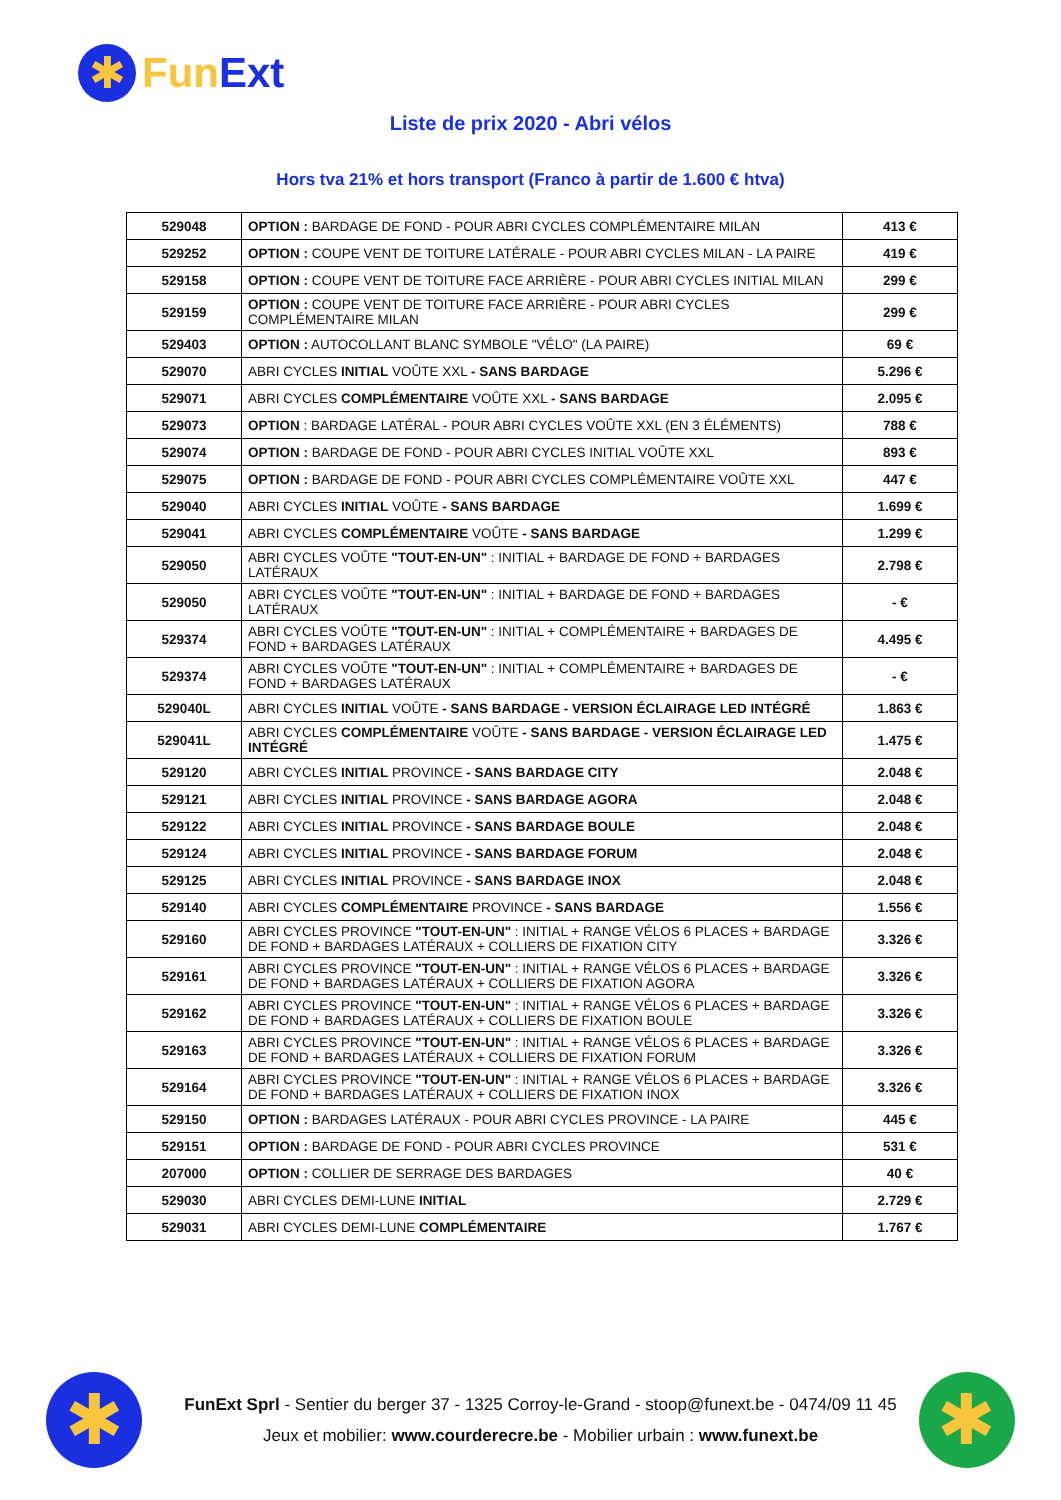✱
Fun Ext
Liste de prix 2020 - Abri vélos
Hors tva 21% et hors transport (Franco à partir de 1.600 € htva)
| 529048 | OPTION : BARDAGE DE FOND - POUR ABRI CYCLES COMPLÉMENTAIRE MILAN | 413 € |
| 529252 | OPTION : COUPE VENT DE TOITURE LATÉRALE - POUR ABRI CYCLES MILAN - LA PAIRE | 419 € |
| 529158 | OPTION : COUPE VENT DE TOITURE FACE ARRIÈRE - POUR ABRI CYCLES INITIAL MILAN | 299 € |
| 529159 | OPTION : COUPE VENT DE TOITURE FACE ARRIÈRE - POUR ABRI CYCLES COMPLÉMENTAIRE MILAN | 299 € |
| 529403 | OPTION : AUTOCOLLANT BLANC SYMBOLE "VÉLO" (LA PAIRE) | 69 € |
| 529070 | ABRI CYCLES INITIAL VOÛTE XXL - SANS BARDAGE | 5.296 € |
| 529071 | ABRI CYCLES COMPLÉMENTAIRE VOÛTE XXL - SANS BARDAGE | 2.095 € |
| 529073 | OPTION : BARDAGE LATÉRAL - POUR ABRI CYCLES VOÛTE XXL (EN 3 ÉLÉMENTS) | 788 € |
| 529074 | OPTION : BARDAGE DE FOND - POUR ABRI CYCLES INITIAL VOÛTE XXL | 893 € |
| 529075 | OPTION : BARDAGE DE FOND - POUR ABRI CYCLES COMPLÉMENTAIRE VOÛTE XXL | 447 € |
| 529040 | ABRI CYCLES INITIAL VOÛTE - SANS BARDAGE | 1.699 € |
| 529041 | ABRI CYCLES COMPLÉMENTAIRE VOÛTE - SANS BARDAGE | 1.299 € |
| 529050 | ABRI CYCLES VOÛTE "TOUT-EN-UN" : INITIAL + BARDAGE DE FOND + BARDAGES LATÉRAUX | 2.798 € |
| 529050 | ABRI CYCLES VOÛTE "TOUT-EN-UN" : INITIAL + BARDAGE DE FOND + BARDAGES LATÉRAUX | - € |
| 529374 | ABRI CYCLES VOÛTE "TOUT-EN-UN" : INITIAL + COMPLÉMENTAIRE + BARDAGES DE FOND + BARDAGES LATÉRAUX | 4.495 € |
| 529374 | ABRI CYCLES VOÛTE "TOUT-EN-UN" : INITIAL + COMPLÉMENTAIRE + BARDAGES DE FOND + BARDAGES LATÉRAUX | - € |
| 529040L | ABRI CYCLES INITIAL VOÛTE - SANS BARDAGE - VERSION ÉCLAIRAGE LED INTÉGRÉ | 1.863 € |
| 529041L | ABRI CYCLES COMPLÉMENTAIRE VOÛTE - SANS BARDAGE - VERSION ÉCLAIRAGE LED INTÉGRÉ | 1.475 € |
| 529120 | ABRI CYCLES INITIAL PROVINCE - SANS BARDAGE CITY | 2.048 € |
| 529121 | ABRI CYCLES INITIAL PROVINCE - SANS BARDAGE AGORA | 2.048 € |
| 529122 | ABRI CYCLES INITIAL PROVINCE - SANS BARDAGE BOULE | 2.048 € |
| 529124 | ABRI CYCLES INITIAL PROVINCE - SANS BARDAGE FORUM | 2.048 € |
| 529125 | ABRI CYCLES INITIAL PROVINCE - SANS BARDAGE INOX | 2.048 € |
| 529140 | ABRI CYCLES COMPLÉMENTAIRE PROVINCE - SANS BARDAGE | 1.556 € |
| 529160 | ABRI CYCLES PROVINCE "TOUT-EN-UN" : INITIAL + RANGE VÉLOS 6 PLACES + BARDAGE DE FOND + BARDAGES LATÉRAUX + COLLIERS DE FIXATION CITY | 3.326 € |
| 529161 | ABRI CYCLES PROVINCE "TOUT-EN-UN" : INITIAL + RANGE VÉLOS 6 PLACES + BARDAGE DE FOND + BARDAGES LATÉRAUX + COLLIERS DE FIXATION AGORA | 3.326 € |
| 529162 | ABRI CYCLES PROVINCE "TOUT-EN-UN" : INITIAL + RANGE VÉLOS 6 PLACES + BARDAGE DE FOND + BARDAGES LATÉRAUX + COLLIERS DE FIXATION BOULE | 3.326 € |
| 529163 | ABRI CYCLES PROVINCE "TOUT-EN-UN" : INITIAL + RANGE VÉLOS 6 PLACES + BARDAGE DE FOND + BARDAGES LATÉRAUX + COLLIERS DE FIXATION FORUM | 3.326 € |
| 529164 | ABRI CYCLES PROVINCE "TOUT-EN-UN" : INITIAL + RANGE VÉLOS 6 PLACES + BARDAGE DE FOND + BARDAGES LATÉRAUX + COLLIERS DE FIXATION INOX | 3.326 € |
| 529150 | OPTION : BARDAGES LATÉRAUX - POUR ABRI CYCLES PROVINCE - LA PAIRE | 445 € |
| 529151 | OPTION : BARDAGE DE FOND - POUR ABRI CYCLES PROVINCE | 531 € |
| 207000 | OPTION : COLLIER DE SERRAGE DES BARDAGES | 40 € |
| 529030 | ABRI CYCLES DEMI-LUNE INITIAL | 2.729 € |
| 529031 | ABRI CYCLES DEMI-LUNE COMPLÉMENTAIRE | 1.767 € |
✱
FunExt Sprl - Sentier du berger 37 - 1325 Corroy-le-Grand - stoop@funext.be - 0474/09 11 45
Jeux et mobilier: www.courderecre.be - Mobilier urbain : www.funext.be
✱